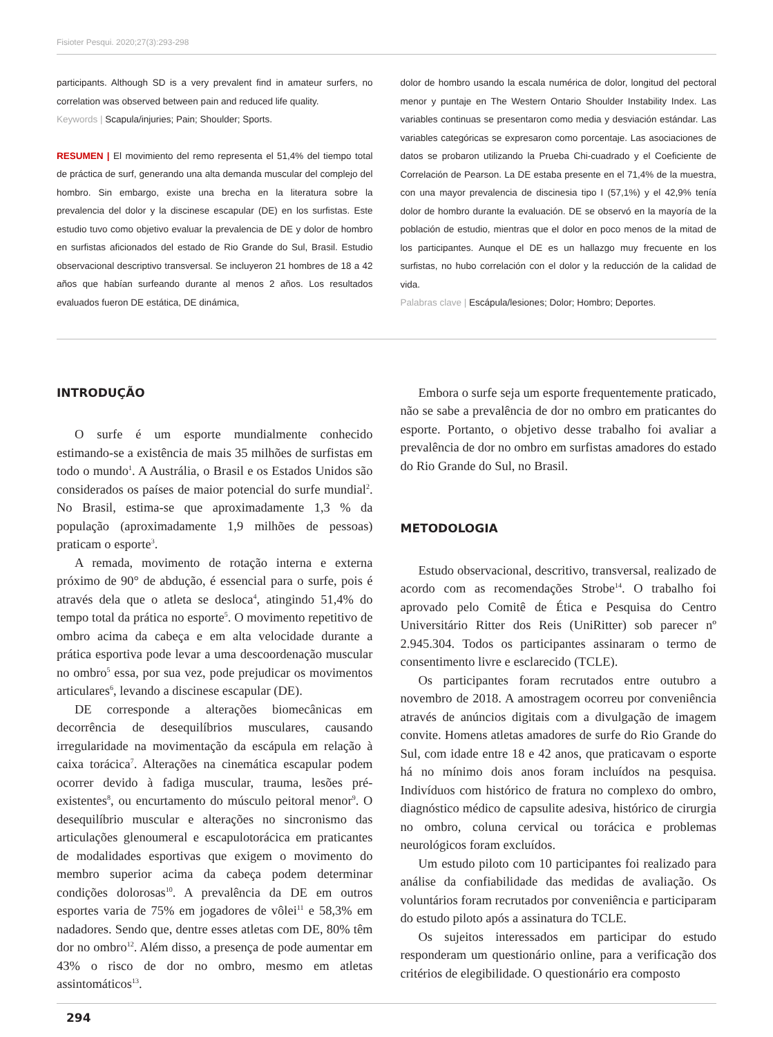Fisioter Pesqui. 2020;27(3):293-298
participants. Although SD is a very prevalent find in amateur surfers, no correlation was observed between pain and reduced life quality.
Keywords | Scapula/injuries; Pain; Shoulder; Sports.
RESUMEN | El movimiento del remo representa el 51,4% del tiempo total de práctica de surf, generando una alta demanda muscular del complejo del hombro. Sin embargo, existe una brecha en la literatura sobre la prevalencia del dolor y la discinese escapular (DE) en los surfistas. Este estudio tuvo como objetivo evaluar la prevalencia de DE y dolor de hombro en surfistas aficionados del estado de Rio Grande do Sul, Brasil. Estudio observacional descriptivo transversal. Se incluyeron 21 hombres de 18 a 42 años que habían surfeando durante al menos 2 años. Los resultados evaluados fueron DE estática, DE dinámica,
dolor de hombro usando la escala numérica de dolor, longitud del pectoral menor y puntaje en The Western Ontario Shoulder Instability Index. Las variables continuas se presentaron como media y desviación estándar. Las variables categóricas se expresaron como porcentaje. Las asociaciones de datos se probaron utilizando la Prueba Chi-cuadrado y el Coeficiente de Correlación de Pearson. La DE estaba presente en el 71,4% de la muestra, con una mayor prevalencia de discinesia tipo I (57,1%) y el 42,9% tenía dolor de hombro durante la evaluación. DE se observó en la mayoría de la población de estudio, mientras que el dolor en poco menos de la mitad de los participantes. Aunque el DE es un hallazgo muy frecuente en los surfistas, no hubo correlación con el dolor y la reducción de la calidad de vida.
Palabras clave | Escápula/lesiones; Dolor; Hombro; Deportes.
INTRODUÇÃO
O surfe é um esporte mundialmente conhecido estimando-se a existência de mais 35 milhões de surfistas em todo o mundo<sup>1</sup>. A Austrália, o Brasil e os Estados Unidos são considerados os países de maior potencial do surfe mundial<sup>2</sup>. No Brasil, estima-se que aproximadamente 1,3 % da população (aproximadamente 1,9 milhões de pessoas) praticam o esporte<sup>3</sup>.
A remada, movimento de rotação interna e externa próximo de 90° de abdução, é essencial para o surfe, pois é através dela que o atleta se desloca<sup>4</sup>, atingindo 51,4% do tempo total da prática no esporte<sup>5</sup>. O movimento repetitivo de ombro acima da cabeça e em alta velocidade durante a prática esportiva pode levar a uma descoordenação muscular no ombro<sup>5</sup> essa, por sua vez, pode prejudicar os movimentos articulares<sup>6</sup>, levando a discinese escapular (DE).
DE corresponde a alterações biomecânicas em decorrência de desequilíbrios musculares, causando irregularidade na movimentação da escápula em relação à caixa torácica<sup>7</sup>. Alterações na cinemática escapular podem ocorrer devido à fadiga muscular, trauma, lesões pré-existentes<sup>8</sup>, ou encurtamento do músculo peitoral menor<sup>9</sup>. O desequilíbrio muscular e alterações no sincronismo das articulações glenoumeral e escapulotorácica em praticantes de modalidades esportivas que exigem o movimento do membro superior acima da cabeça podem determinar condições dolorosas<sup>10</sup>. A prevalência da DE em outros esportes varia de 75% em jogadores de vôlei<sup>11</sup> e 58,3% em nadadores. Sendo que, dentre esses atletas com DE, 80% têm dor no ombro<sup>12</sup>. Além disso, a presença de pode aumentar em 43% o risco de dor no ombro, mesmo em atletas assintomáticos<sup>13</sup>.
Embora o surfe seja um esporte frequentemente praticado, não se sabe a prevalência de dor no ombro em praticantes do esporte. Portanto, o objetivo desse trabalho foi avaliar a prevalência de dor no ombro em surfistas amadores do estado do Rio Grande do Sul, no Brasil.
METODOLOGIA
Estudo observacional, descritivo, transversal, realizado de acordo com as recomendações Strobe<sup>14</sup>. O trabalho foi aprovado pelo Comitê de Ética e Pesquisa do Centro Universitário Ritter dos Reis (UniRitter) sob parecer nº 2.945.304. Todos os participantes assinaram o termo de consentimento livre e esclarecido (TCLE).
Os participantes foram recrutados entre outubro a novembro de 2018. A amostragem ocorreu por conveniência através de anúncios digitais com a divulgação de imagem convite. Homens atletas amadores de surfe do Rio Grande do Sul, com idade entre 18 e 42 anos, que praticavam o esporte há no mínimo dois anos foram incluídos na pesquisa. Indivíduos com histórico de fratura no complexo do ombro, diagnóstico médico de capsulite adesiva, histórico de cirurgia no ombro, coluna cervical ou torácica e problemas neurológicos foram excluídos.
Um estudo piloto com 10 participantes foi realizado para análise da confiabilidade das medidas de avaliação. Os voluntários foram recrutados por conveniência e participaram do estudo piloto após a assinatura do TCLE.
Os sujeitos interessados em participar do estudo responderam um questionário online, para a verificação dos critérios de elegibilidade. O questionário era composto
294